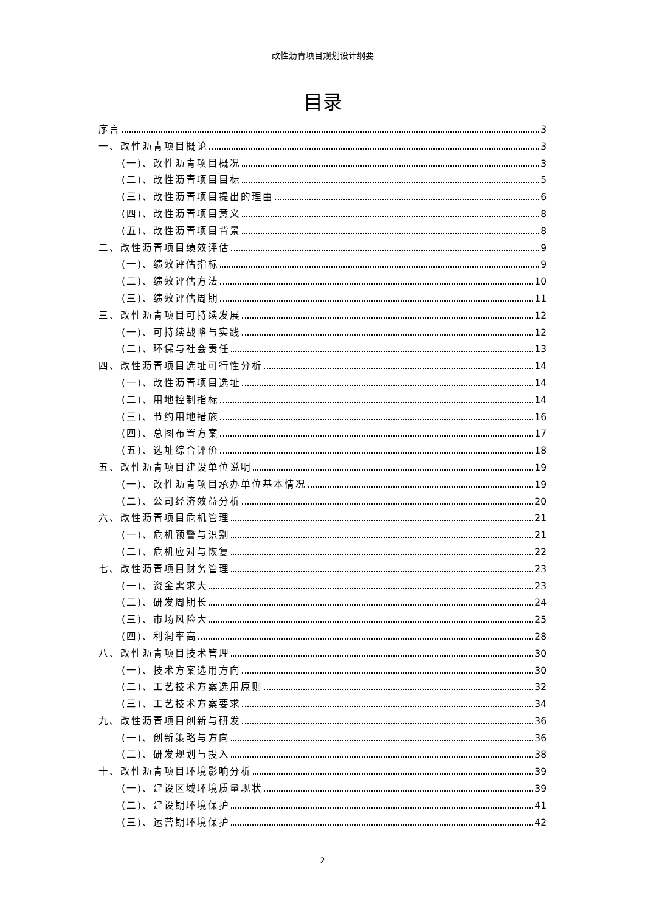改性沥青项目规划设计纲要
目录
序言 3
一、改性沥青项目概论 3
(一)、改性沥青项目概况 3
(二)、改性沥青项目目标 5
(三)、改性沥青项目提出的理由 6
(四)、改性沥青项目意义 8
(五)、改性沥青项目背景 8
二、改性沥青项目绩效评估 9
(一)、绩效评估指标 9
(二)、绩效评估方法 10
(三)、绩效评估周期 11
三、改性沥青项目可持续发展 12
(一)、可持续战略与实践 12
(二)、环保与社会责任 13
四、改性沥青项目选址可行性分析 14
(一)、改性沥青项目选址 14
(二)、用地控制指标 14
(三)、节约用地措施 16
(四)、总图布置方案 17
(五)、选址综合评价 18
五、改性沥青项目建设单位说明 19
(一)、改性沥青项目承办单位基本情况 19
(二)、公司经济效益分析 20
六、改性沥青项目危机管理 21
(一)、危机预警与识别 21
(二)、危机应对与恢复 22
七、改性沥青项目财务管理 23
(一)、资金需求大 23
(二)、研发周期长 24
(三)、市场风险大 25
(四)、利润率高 28
八、改性沥青项目技术管理 30
(一)、技术方案选用方向 30
(二)、工艺技术方案选用原则 32
(三)、工艺技术方案要求 34
九、改性沥青项目创新与研发 36
(一)、创新策略与方向 36
(二)、研发规划与投入 38
十、改性沥青项目环境影响分析 39
(一)、建设区域环境质量现状 39
(二)、建设期环境保护 41
(三)、运营期环境保护 42
2